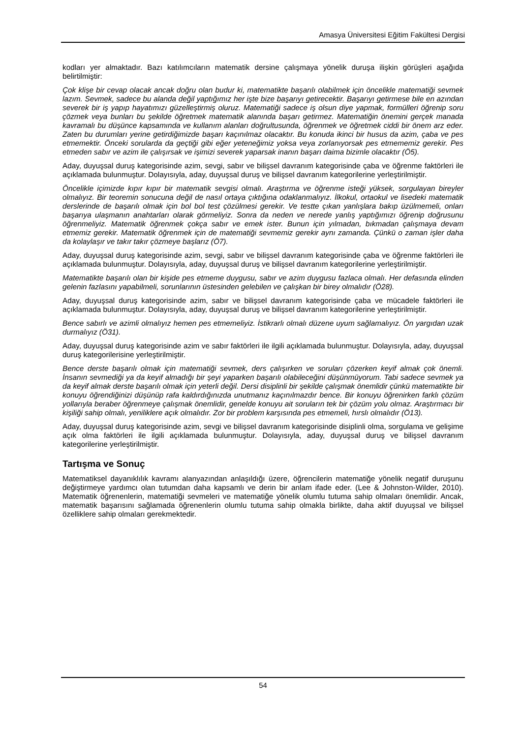Amasya Üniversitesi Eğitim Fakültesi Dergisi
kodları yer almaktadır. Bazı katılımcıların matematik dersine çalışmaya yönelik duruşa ilişkin görüşleri aşağıda belirtilmiştir:
Çok klişe bir cevap olacak ancak doğru olan budur ki, matematikte başarılı olabilmek için öncelikle matematiği sevmek lazım. Sevmek, sadece bu alanda değil yaptığımız her işte bize başarıyı getirecektir. Başarıyı getirmese bile en azından severek bir iş yapıp hayatımızı güzelleştirmiş oluruz. Matematiği sadece iş olsun diye yapmak, formülleri öğrenip soru çözmek veya bunları bu şekilde öğretmek matematik alanında başarı getirmez. Matematiğin önemini gerçek manada kavramalı bu düşünce kapsamında ve kullanım alanları doğrultusunda, öğrenmek ve öğretmek ciddi bir önem arz eder. Zaten bu durumları yerine getirdiğimizde başarı kaçınılmaz olacaktır. Bu konuda ikinci bir husus da azim, çaba ve pes etmemektir. Önceki sorularda da geçtiği gibi eğer yeteneğimiz yoksa veya zorlanıyorsak pes etmememiz gerekir. Pes etmeden sabır ve azim ile çalışırsak ve işimizi severek yaparsak inanın başarı daima bizimle olacaktır (Ö5).
Aday, duyuşsal duruş kategorisinde azim, sevgi, sabır ve bilişsel davranım kategorisinde çaba ve öğrenme faktörleri ile açıklamada bulunmuştur. Dolayısıyla, aday, duyuşsal duruş ve bilişsel davranım kategorilerine yerleştirilmiştir.
Öncelikle içimizde kıpır kıpır bir matematik sevgisi olmalı. Araştırma ve öğrenme isteği yüksek, sorgulayan bireyler olmalıyız. Bir teoremin sonucuna değil de nasıl ortaya çıktığına odaklanmalıyız. İlkokul, ortaokul ve lisedeki matematik derslerinde de başarılı olmak için bol bol test çözülmesi gerekir. Ve testte çıkan yanlışlara bakıp üzülmemeli, onları başarıya ulaşmanın anahtarları olarak görmeliyiz. Sonra da neden ve nerede yanlış yaptığımızı öğrenip doğrusunu öğrenmeliyiz. Matematik öğrenmek çokça sabır ve emek ister. Bunun için yılmadan, bıkmadan çalışmaya devam etmemiz gerekir. Matematik öğrenmek için de matematiği sevmemiz gerekir aynı zamanda. Çünkü o zaman işler daha da kolaylaşır ve takır takır çözmeye başlarız (Ö7).
Aday, duyuşsal duruş kategorisinde azim, sevgi, sabır ve bilişsel davranım kategorisinde çaba ve öğrenme faktörleri ile açıklamada bulunmuştur. Dolayısıyla, aday, duyuşsal duruş ve bilişsel davranım kategorilerine yerleştirilmiştir.
Matematikte başarılı olan bir kişide pes etmeme duygusu, sabır ve azim duygusu fazlaca olmalı. Her defasında elinden gelenin fazlasını yapabilmeli, sorunlarının üstesinden gelebilen ve çalışkan bir birey olmalıdır (Ö28).
Aday, duyuşsal duruş kategorisinde azim, sabır ve bilişsel davranım kategorisinde çaba ve mücadele faktörleri ile açıklamada bulunmuştur. Dolayısıyla, aday, duyuşsal duruş ve bilişsel davranım kategorilerine yerleştirilmiştir.
Bence sabırlı ve azimli olmalıyız hemen pes etmemeliyiz. İstikrarlı olmalı düzene uyum sağlamalıyız. Ön yargıdan uzak durmalıyız (Ö31).
Aday, duyuşsal duruş kategorisinde azim ve sabır faktörleri ile ilgili açıklamada bulunmuştur. Dolayısıyla, aday, duyuşsal duruş kategorilerisine yerleştirilmiştir.
Bence derste başarılı olmak için matematiği sevmek, ders çalışırken ve soruları çözerken keyif almak çok önemli. İnsanın sevmediği ya da keyif almadığı bir şeyi yaparken başarılı olabileceğini düşünmüyorum. Tabi sadece sevmek ya da keyif almak derste başarılı olmak için yeterli değil. Dersi disiplinli bir şekilde çalışmak önemlidir çünkü matematikte bir konuyu öğrendiğinizi düşünüp rafa kaldırdığınızda unutmanız kaçınılmazdır bence. Bir konuyu öğrenirken farklı çözüm yollarıyla beraber öğrenmeye çalışmak önemlidir, genelde konuyu ait soruların tek bir çözüm yolu olmaz. Araştırmacı bir kişiliği sahip olmalı, yeniliklere açık olmalıdır. Zor bir problem karşısında pes etmemeli, hırslı olmalıdır (Ö13).
Aday, duyuşsal duruş kategorisinde azim, sevgi ve bilişsel davranım kategorisinde disiplinli olma, sorgulama ve gelişime açık olma faktörleri ile ilgili açıklamada bulunmuştur. Dolayısıyla, aday, duyuşsal duruş ve bilişsel davranım kategorilerine yerleştirilmiştir.
Tartışma ve Sonuç
Matematiksel dayanıklılık kavramı alanyazından anlaşıldığı üzere, öğrencilerin matematiğe yönelik negatif duruşunu değiştirmeye yardımcı olan tutumdan daha kapsamlı ve derin bir anlam ifade eder. (Lee & Johnston-Wilder, 2010). Matematik öğrenenlerin, matematiği sevmeleri ve matematiğe yönelik olumlu tutuma sahip olmaları önemlidir. Ancak, matematik başarısını sağlamada öğrenenlerin olumlu tutuma sahip olmakla birlikte, daha aktif duyuşsal ve bilişsel özelliklere sahip olmaları gerekmektedir.
54